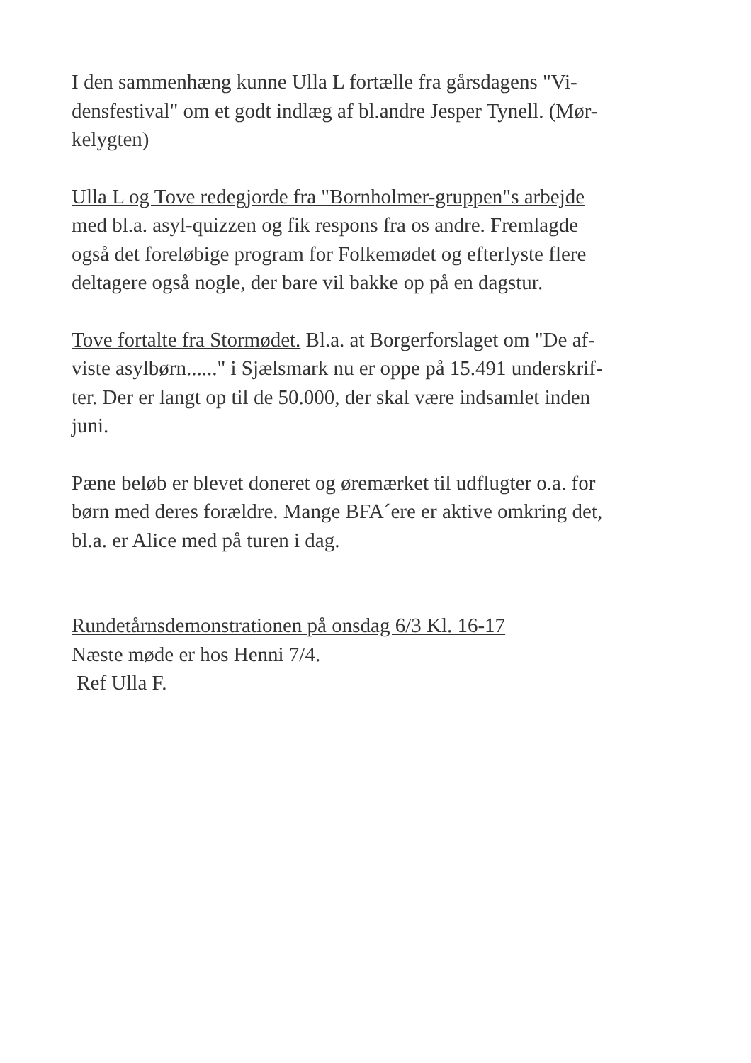I den sammenhæng kunne Ulla L fortælle fra gårsdagens "Vi-
densfestival" om et godt indlæg af bl.andre Jesper Tynell. (Mør-
kelygten)
Ulla L og Tove redegjorde fra "Bornholmer-gruppen"s arbejde
med bl.a. asyl-quizzen og fik respons fra os andre. Fremlagde
også det foreløbige program for Folkemødet og efterlyste flere
deltagere også nogle, der bare vil bakke op på en dagstur.
Tove fortalte fra Stormødet. Bl.a. at Borgerforslaget om "De af-
viste asylbørn......" i Sjælsmark nu er oppe på 15.491 underskrif-
ter. Der er langt op til de 50.000, der skal være indsamlet inden
juni.
Pæne beløb er blevet doneret og øremærket til udflugter o.a. for
børn med deres forældre. Mange BFA´ere er aktive omkring det,
bl.a. er Alice med på turen i dag.
Rundetårnsdemonstrationen på onsdag 6/3 Kl. 16-17
Næste møde er hos Henni 7/4.
Ref Ulla F.